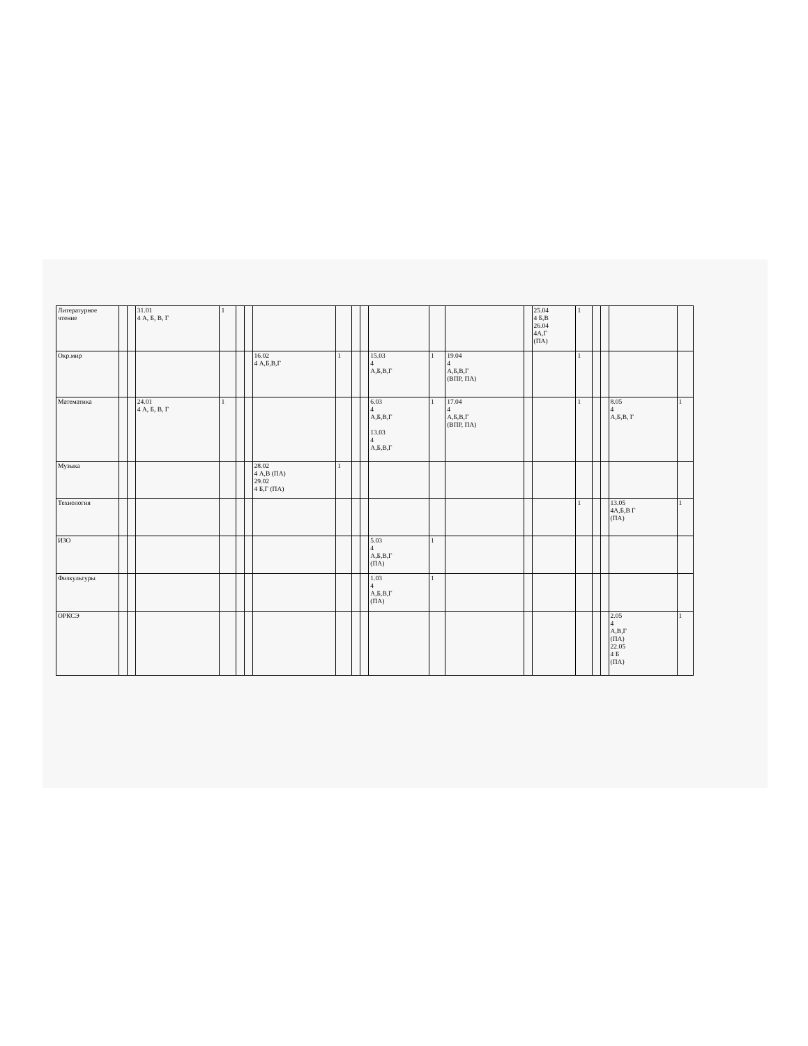| Литературное чтение | | | 31.01 4 А, Б, В, Г | 1 | | | | | | | | | | | 25.04 4 Б,В 26.04 4А,Г (ПА) | 1 | | | | |
| Окр.мир | | | | | | | 16.02 4 А,Б,В,Г | 1 | | | 15.03 4 А,Б,В,Г | 1 | 19.04 4 А,Б,В,Г (ВПР, ПА) | | | 1 | | | | |
| Математика | | | 24.01 4 А, Б, В, Г | 1 | | | | | | | 6.03 4 А,Б,В,Г 13.03 4 А,Б,В,Г | 1 | 17.04 4 А,Б,В,Г (ВПР, ПА) | | | 1 | | | 8.05 4 А,Б,В, Г | 1 |
| Музыка | | | | | | | 28.02 4 А,В (ПА) 29.02 4 Б,Г (ПА) | 1 | | | | | | | | | | | | |
| Технология | | | | | | | | | | | | | | | | 1 | | | 13.05 4А,Б,В Г (ПА) | 1 |
| ИЗО | | | | | | | | | | | 5.03 4 А,Б,В,Г (ПА) | 1 | | | | | | | | |
| Физкультуры | | | | | | | | | | | 1.03 4 А,Б,В,Г (ПА) | 1 | | | | | | | | |
| ОРКСЭ | | | | | | | | | | | | | | | | | | | 2.05 4 А,В,Г (ПА) 22.05 4 Б (ПА) | 1 |